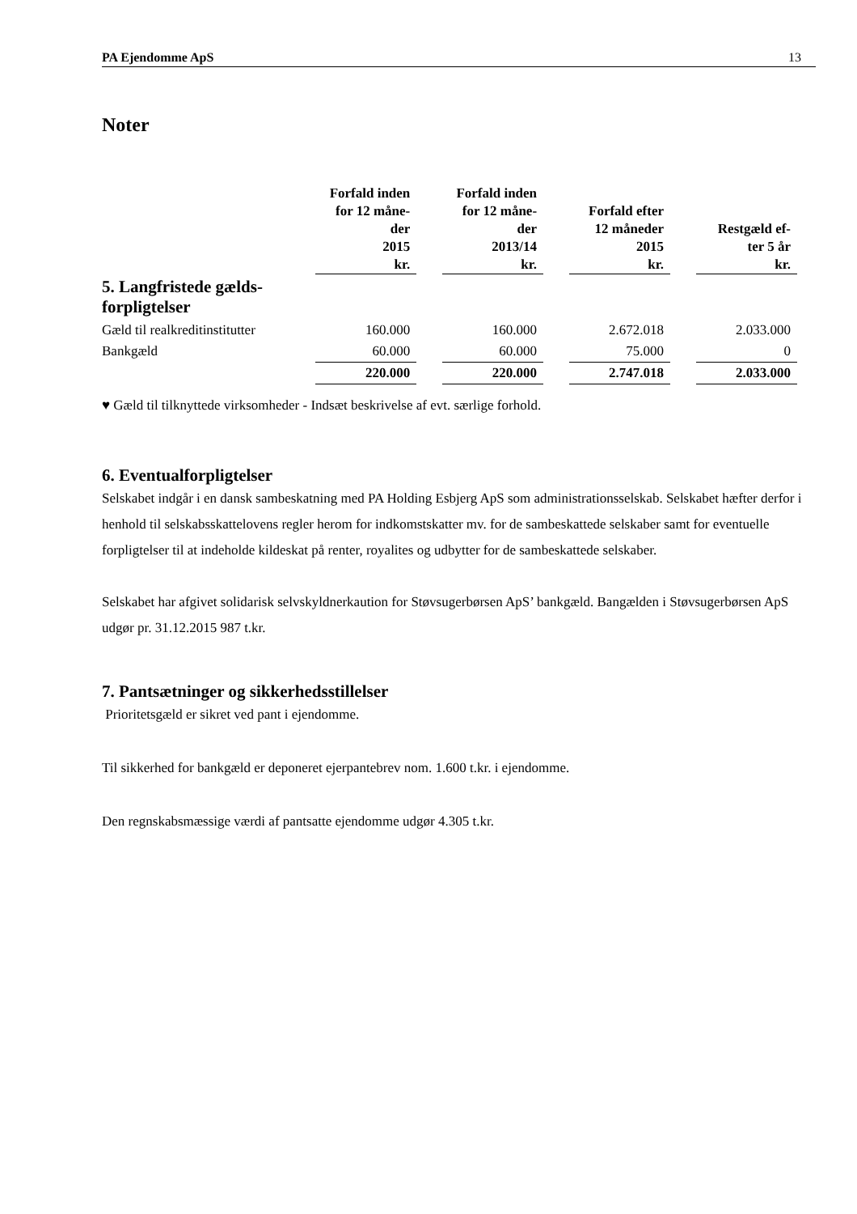PA Ejendomme ApS 13
Noter
| | Forfald inden for 12 måne- der 2015 kr. | | Forfald inden for 12 måne- der 2013/14 kr. | | Forfald efter 12 måneder 2015 kr. | | Restgæld ef- ter 5 år kr. |
| --- | --- | --- | --- | --- | --- | --- | --- |
| 5. Langfristede gælds- forpligtelser | | | | | | | |
| Gæld til realkreditinstitutter | 160.000 | | 160.000 | | 2.672.018 | | 2.033.000 |
| Bankgæld | 60.000 | | 60.000 | | 75.000 | | 0 |
| | 220.000 | | 220.000 | | 2.747.018 | | 2.033.000 |
♥ Gæld til tilknyttede virksomheder - Indsæt beskrivelse af evt. særlige forhold.
6. Eventualforpligtelser
Selskabet indgår i en dansk sambeskatning med PA Holding Esbjerg ApS som administrationsselskab. Selskabet hæfter derfor i henhold til selskabsskattelovens regler herom for indkomstskatter mv. for de sambeskattede selskaber samt for eventuelle forpligtelser til at indeholde kildeskat på renter, royalites og udbytter for de sambeskattede selskaber.
Selskabet har afgivet solidarisk selvskyldnerkaution for Støvsugerbørsen ApS’ bankgæld. Bangælden i Støvsugerbørsen ApS udgør pr. 31.12.2015 987 t.kr.
7. Pantsætninger og sikkerhedsstillelser
Prioritetsgæld er sikret ved pant i ejendomme.
Til sikkerhed for bankgæld er deponeret ejerpantebrev nom. 1.600 t.kr. i ejendomme.
Den regnskabsmæssige værdi af pantsatte ejendomme udgør 4.305 t.kr.